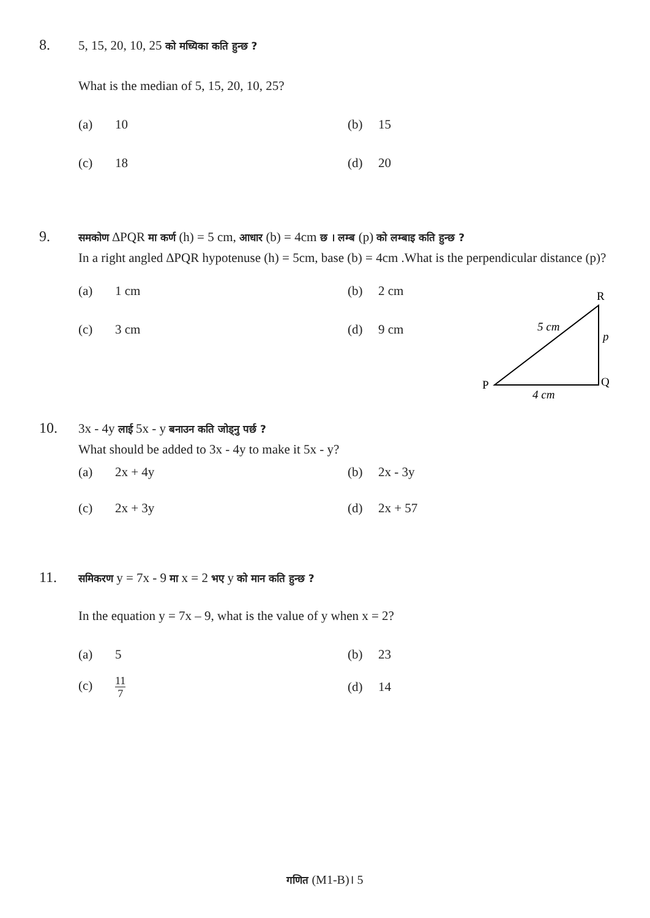8. 5, 15, 20, 10, 25 को मध्यिका कति हुन्छ ?
What is the median of 5, 15, 20, 10, 25?
(a) 10 (b) 15
(c) 18 (d) 20
9. समकोण ∆PQR मा कर्ण (h) = 5 cm, आधार (b) = 4cm छ । लम्ब (p) को लम्बाइ कति हुन्छ ?
In a right angled ∆PQR hypotenuse (h) = 5cm, base (b) = 4cm .What is the perpendicular distance (p)?
(a) 1 cm (b) 2 cm
(c) 3 cm (d) 9 cm
R
P
Q
5 cm
p
4 cm
10. 3x ‑ 4y लाई 5x ‑ y बनाउन कति जोड्नु पर्छ ?
What should be added to 3x ‑ 4y to make it 5x ‑ y?
(a) 2x + 4y (b) 2x ‑ 3y
(c) 2x + 3y (d) 2x + 57
11. समिकरण y = 7x ‑ 9 मा x = 2 भए y को मान कति हुन्छ ?
In the equation y = 7x – 9, what is the value of y when x = 2?
(a) 5 (b) 23
(c) 11 7 (d) 14
गणित (M1-B)। 5